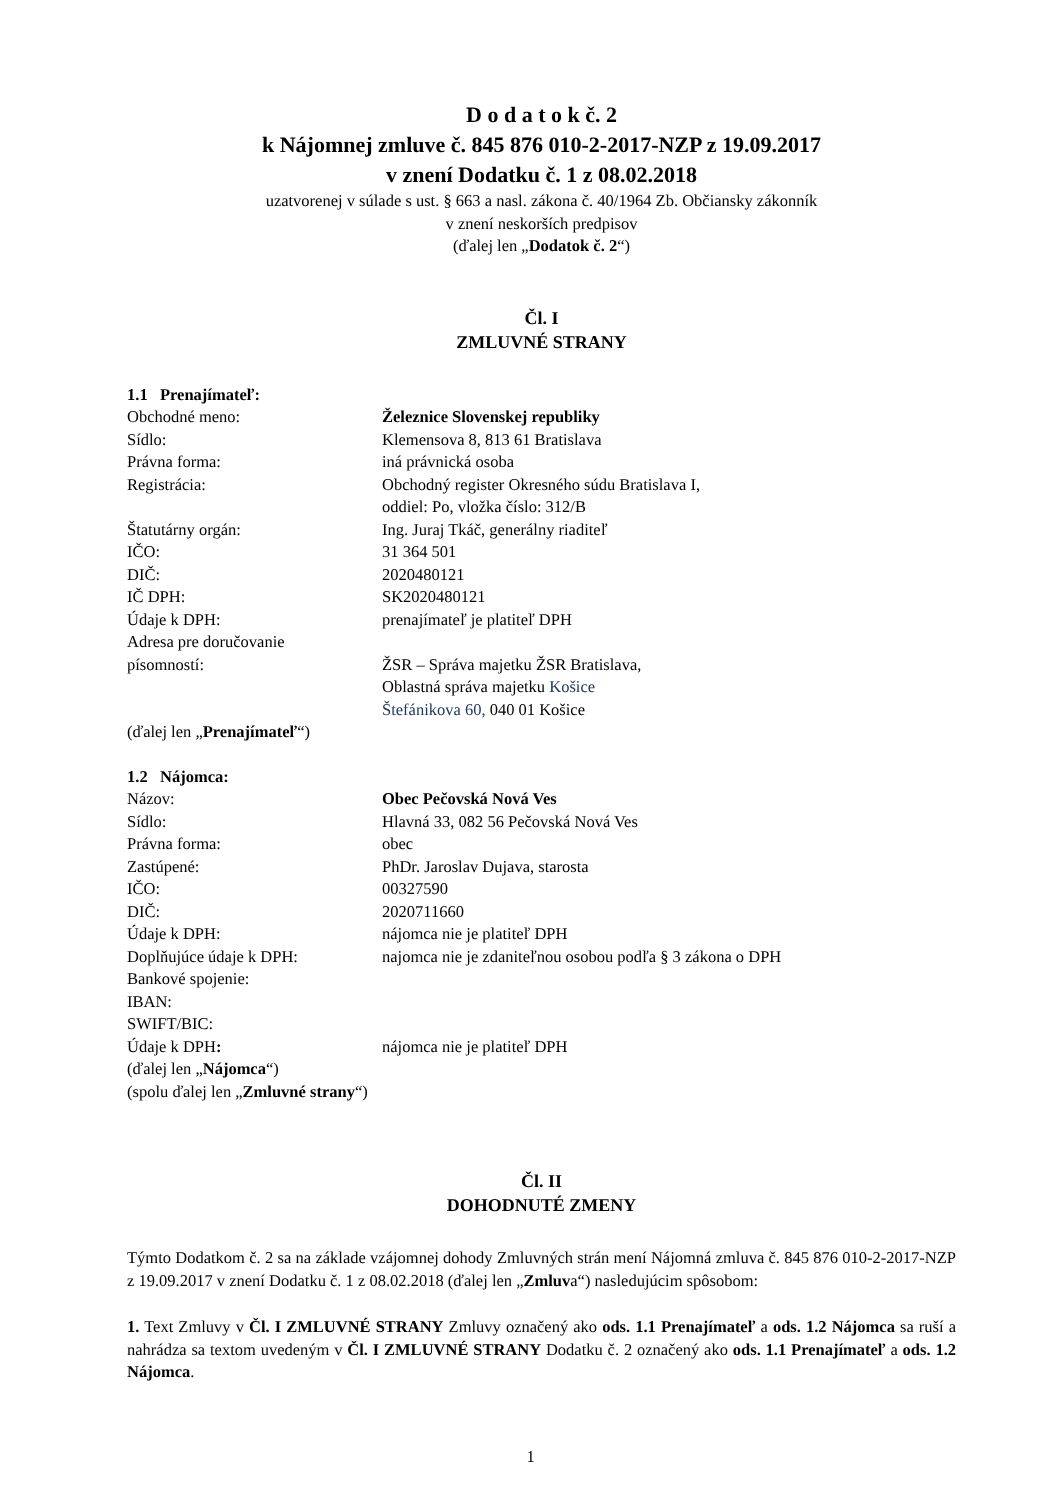D o d a t o k č. 2
k Nájomnej zmluve č. 845 876 010-2-2017-NZP z 19.09.2017
v znení Dodatku č. 1 z 08.02.2018
uzatvorenej v súlade s ust. § 663 a nasl. zákona č. 40/1964 Zb. Občiansky zákonník
v znení neskorších predpisov
(ďalej len „Dodatok č. 2“)
Čl. I
ZMLUVNÉ STRANY
1.1 Prenajímateľ:
| Obchodné meno: | Železnice Slovenskej republiky |
| Sídlo: | Klemensova 8, 813 61 Bratislava |
| Právna forma: | iná právnická osoba |
| Registrácia: | Obchodný register Okresného súdu Bratislava I, oddiel: Po, vložka číslo: 312/B |
| Štatutárny orgán: | Ing. Juraj Tkáč, generálny riaditeľ |
| IČO: | 31 364 501 |
| DIČ: | 2020480121 |
| IČ DPH: | SK2020480121 |
| Údaje k DPH: | prenajímateľ je platiteľ DPH |
| Adresa pre doručovanie písomností: | ŽSR – Správa majetku ŽSR Bratislava, Oblastná správa majetku Košice Štefánikova 60, 040 01 Košice |
(ďalej len „Prenajímateľ“)
1.2 Nájomca:
| Názov: | Obec Pečovská Nová Ves |
| Sídlo: | Hlavná 33, 082 56 Pečovská Nová Ves |
| Právna forma: | obec |
| Zastúpené: | PhDr. Jaroslav Dujava, starosta |
| IČO: | 00327590 |
| DIČ: | 2020711660 |
| Údaje k DPH: | nájomca nie je platiteľ DPH |
| Doplňujúce údaje k DPH: | najomca nie je zdaniteľnou osobou podľa § 3 zákona o DPH |
| Bankové spojenie: | |
| IBAN: | |
| SWIFT/BIC: | |
| Údaje k DPH : | nájomca nie je platiteľ DPH |
(ďalej len „Nájomca“)
(spolu ďalej len „Zmluvné strany“)
Čl. II
DOHODNUTÉ ZMENY
Týmto Dodatkom č. 2 sa na základe vzájomnej dohody Zmluvných strán mení Nájomná zmluva č. 845 876 010-2-2017-NZP z 19.09.2017 v znení Dodatku č. 1 z 08.02.2018 (ďalej len „Zmluva“) nasledujúcim spôsobom:
1. Text Zmluvy v Čl. I ZMLUVNÉ STRANY Zmluvy označený ako ods. 1.1 Prenajímateľ a ods. 1.2 Nájomca sa ruší a nahrádza sa textom uvedeným v Čl. I ZMLUVNÉ STRANY Dodatku č. 2 označený ako ods. 1.1 Prenajímateľ a ods. 1.2 Nájomca.
1